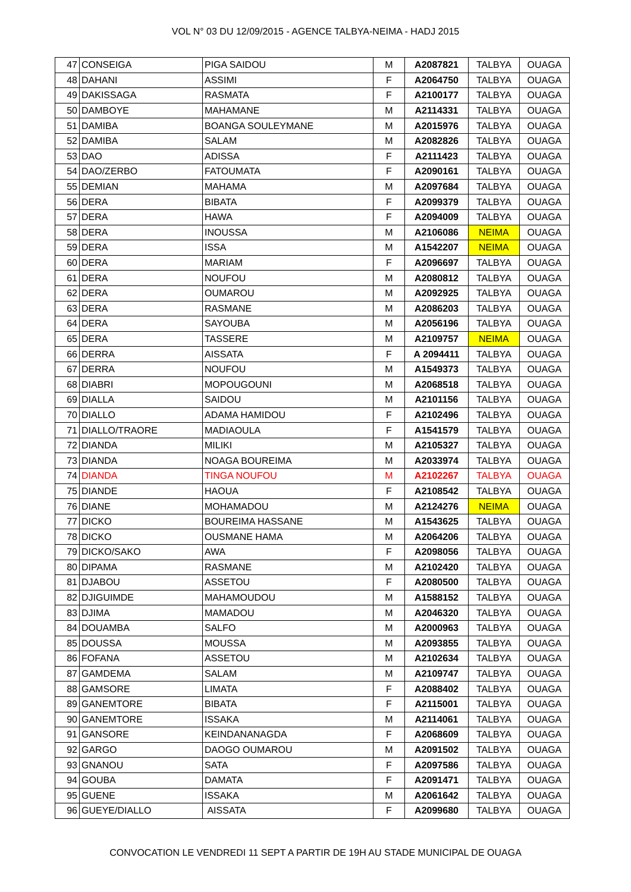VOL N° 03 DU 12/09/2015 - AGENCE TALBYA-NEIMA - HADJ 2015
| 47 | CONSEIGA | PIGA SAIDOU | M | A2087821 | TALBYA | OUAGA |
| 48 | DAHANI | ASSIMI | F | A2064750 | TALBYA | OUAGA |
| 49 | DAKISSAGA | RASMATA | F | A2100177 | TALBYA | OUAGA |
| 50 | DAMBOYE | MAHAMANE | M | A2114331 | TALBYA | OUAGA |
| 51 | DAMIBA | BOANGA SOULEYMANE | M | A2015976 | TALBYA | OUAGA |
| 52 | DAMIBA | SALAM | M | A2082826 | TALBYA | OUAGA |
| 53 | DAO | ADISSA | F | A2111423 | TALBYA | OUAGA |
| 54 | DAO/ZERBO | FATOUMATA | F | A2090161 | TALBYA | OUAGA |
| 55 | DEMIAN | MAHAMA | M | A2097684 | TALBYA | OUAGA |
| 56 | DERA | BIBATA | F | A2099379 | TALBYA | OUAGA |
| 57 | DERA | HAWA | F | A2094009 | TALBYA | OUAGA |
| 58 | DERA | INOUSSA | M | A2106086 | NEIMA | OUAGA |
| 59 | DERA | ISSA | M | A1542207 | NEIMA | OUAGA |
| 60 | DERA | MARIAM | F | A2096697 | TALBYA | OUAGA |
| 61 | DERA | NOUFOU | M | A2080812 | TALBYA | OUAGA |
| 62 | DERA | OUMAROU | M | A2092925 | TALBYA | OUAGA |
| 63 | DERA | RASMANE | M | A2086203 | TALBYA | OUAGA |
| 64 | DERA | SAYOUBA | M | A2056196 | TALBYA | OUAGA |
| 65 | DERA | TASSERE | M | A2109757 | NEIMA | OUAGA |
| 66 | DERRA | AISSATA | F | A 2094411 | TALBYA | OUAGA |
| 67 | DERRA | NOUFOU | M | A1549373 | TALBYA | OUAGA |
| 68 | DIABRI | MOPOUGOUNI | M | A2068518 | TALBYA | OUAGA |
| 69 | DIALLA | SAIDOU | M | A2101156 | TALBYA | OUAGA |
| 70 | DIALLO | ADAMA HAMIDOU | F | A2102496 | TALBYA | OUAGA |
| 71 | DIALLO/TRAORE | MADIAOULA | F | A1541579 | TALBYA | OUAGA |
| 72 | DIANDA | MILIKI | M | A2105327 | TALBYA | OUAGA |
| 73 | DIANDA | NOAGA BOUREIMA | M | A2033974 | TALBYA | OUAGA |
| 74 | DIANDA | TINGA NOUFOU | M | A2102267 | TALBYA | OUAGA |
| 75 | DIANDE | HAOUA | F | A2108542 | TALBYA | OUAGA |
| 76 | DIANE | MOHAMADOU | M | A2124276 | NEIMA | OUAGA |
| 77 | DICKO | BOUREIMA HASSANE | M | A1543625 | TALBYA | OUAGA |
| 78 | DICKO | OUSMANE HAMA | M | A2064206 | TALBYA | OUAGA |
| 79 | DICKO/SAKO | AWA | F | A2098056 | TALBYA | OUAGA |
| 80 | DIPAMA | RASMANE | M | A2102420 | TALBYA | OUAGA |
| 81 | DJABOU | ASSETOU | F | A2080500 | TALBYA | OUAGA |
| 82 | DJIGUIMDE | MAHAMOUDOU | M | A1588152 | TALBYA | OUAGA |
| 83 | DJIMA | MAMADOU | M | A2046320 | TALBYA | OUAGA |
| 84 | DOUAMBA | SALFO | M | A2000963 | TALBYA | OUAGA |
| 85 | DOUSSA | MOUSSA | M | A2093855 | TALBYA | OUAGA |
| 86 | FOFANA | ASSETOU | M | A2102634 | TALBYA | OUAGA |
| 87 | GAMDEMA | SALAM | M | A2109747 | TALBYA | OUAGA |
| 88 | GAMSORE | LIMATA | F | A2088402 | TALBYA | OUAGA |
| 89 | GANEMTORE | BIBATA | F | A2115001 | TALBYA | OUAGA |
| 90 | GANEMTORE | ISSAKA | M | A2114061 | TALBYA | OUAGA |
| 91 | GANSORE | KEINDANANAGDA | F | A2068609 | TALBYA | OUAGA |
| 92 | GARGO | DAOGO OUMAROU | M | A2091502 | TALBYA | OUAGA |
| 93 | GNANOU | SATA | F | A2097586 | TALBYA | OUAGA |
| 94 | GOUBA | DAMATA | F | A2091471 | TALBYA | OUAGA |
| 95 | GUENE | ISSAKA | M | A2061642 | TALBYA | OUAGA |
| 96 | GUEYE/DIALLO | AISSATA | F | A2099680 | TALBYA | OUAGA |
CONVOCATION LE VENDREDI 11 SEPT A PARTIR DE 19H AU STADE MUNICIPAL DE OUAGA